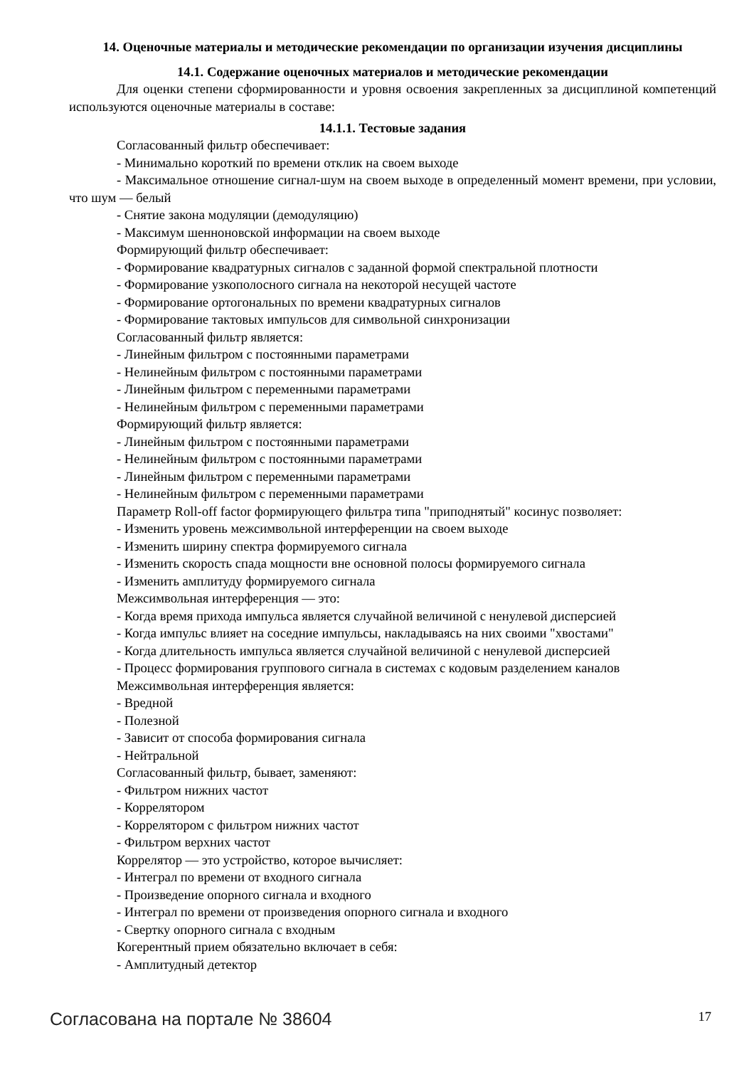14. Оценочные материалы и методические рекомендации по организации изучения дисциплины
14.1. Содержание оценочных материалов и методические рекомендации
Для оценки степени сформированности и уровня освоения закрепленных за дисциплиной компетенций используются оценочные материалы в составе:
14.1.1. Тестовые задания
Согласованный фильтр обеспечивает:
- Минимально короткий по времени отклик на своем выходе
- Максимальное отношение сигнал-шум на своем выходе в определенный момент времени, при условии, что шум — белый
- Снятие закона модуляции (демодуляцию)
- Максимум шенноновской информации на своем выходе
Формирующий фильтр обеспечивает:
- Формирование квадратурных сигналов с заданной формой спектральной плотности
- Формирование узкополосного сигнала на некоторой несущей частоте
- Формирование ортогональных по времени квадратурных сигналов
- Формирование тактовых импульсов для символьной синхронизации
Согласованный фильтр является:
- Линейным фильтром с постоянными параметрами
- Нелинейным фильтром с постоянными параметрами
- Линейным фильтром с переменными параметрами
- Нелинейным фильтром с переменными параметрами
Формирующий фильтр является:
- Линейным фильтром с постоянными параметрами
- Нелинейным фильтром с постоянными параметрами
- Линейным фильтром с переменными параметрами
- Нелинейным фильтром с переменными параметрами
Параметр Roll-off factor формирующего фильтра типа "приподнятый" косинус позволяет:
- Изменить уровень межсимвольной интерференции на своем выходе
- Изменить ширину спектра формируемого сигнала
- Изменить скорость спада мощности вне основной полосы формируемого сигнала
- Изменить амплитуду формируемого сигнала
Межсимвольная интерференция — это:
- Когда время прихода импульса является случайной величиной с ненулевой дисперсией
- Когда импульс влияет на соседние импульсы, накладываясь на них своими "хвостами"
- Когда длительность импульса является случайной величиной с ненулевой дисперсией
- Процесс формирования группового сигнала в системах с кодовым разделением каналов
Межсимвольная интерференция является:
- Вредной
- Полезной
- Зависит от способа формирования сигнала
- Нейтральной
Согласованный фильтр, бывает, заменяют:
- Фильтром нижних частот
- Коррелятором
- Коррелятором с фильтром нижних частот
- Фильтром верхних частот
Коррелятор — это устройство, которое вычисляет:
- Интеграл по времени от входного сигнала
- Произведение опорного сигнала и входного
- Интеграл по времени от произведения опорного сигнала и входного
- Свертку опорного сигнала с входным
Когерентный прием обязательно включает в себя:
- Амплитудный детектор
Согласована на портале № 38604 17